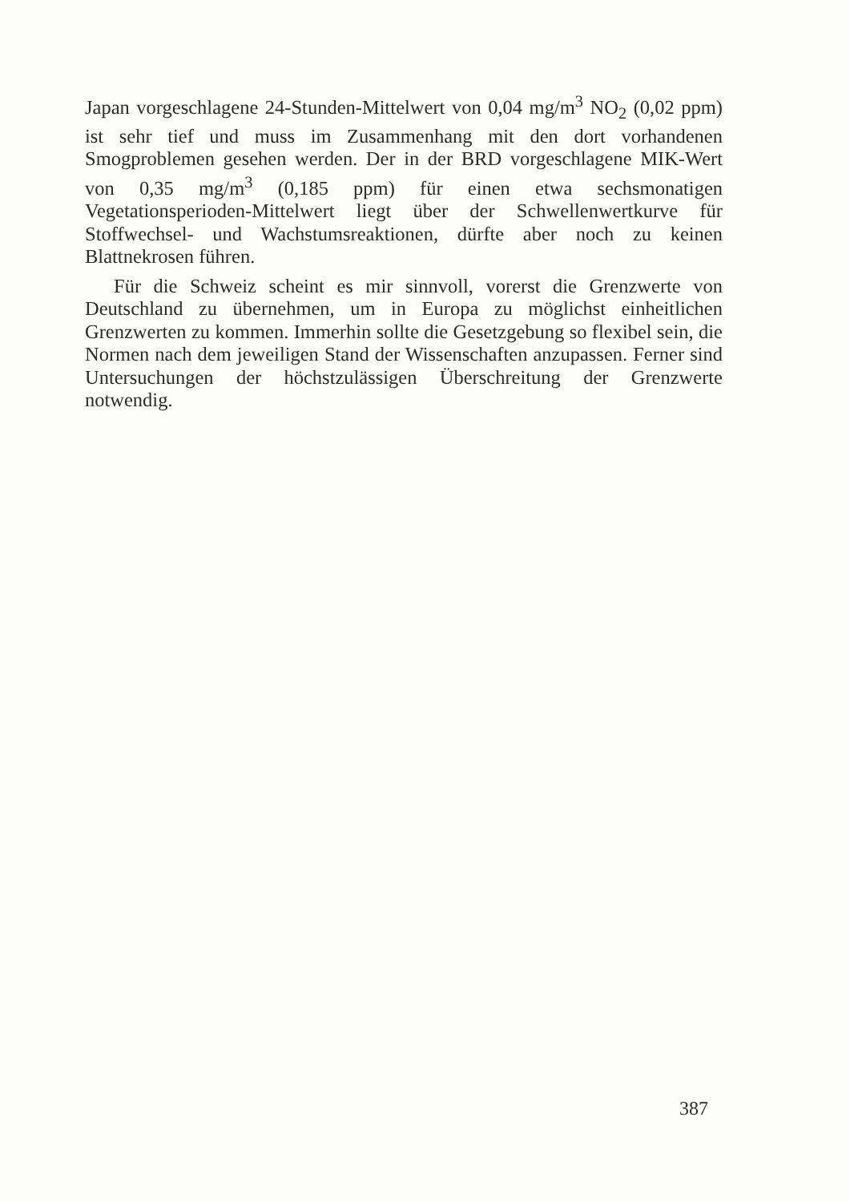Japan vorgeschlagene 24-Stunden-Mittelwert von 0,04 mg/m<sup>3</sup> NO<sub>2</sub> (0,02 ppm) ist sehr tief und muss im Zusammenhang mit den dort vorhandenen Smogproblemen gesehen werden. Der in der BRD vorgeschlagene MIK-Wert von 0,35 mg/m<sup>3</sup> (0,185 ppm) für einen etwa sechsmonatigen Vegetationsperioden-Mittelwert liegt über der Schwellenwertkurve für Stoffwechsel- und Wachstumsreaktionen, dürfte aber noch zu keinen Blattnekrosen führen.
Für die Schweiz scheint es mir sinnvoll, vorerst die Grenzwerte von Deutschland zu übernehmen, um in Europa zu möglichst einheitlichen Grenzwerten zu kommen. Immerhin sollte die Gesetzgebung so flexibel sein, die Normen nach dem jeweiligen Stand der Wissenschaften anzupassen. Ferner sind Untersuchungen der höchstzulässigen Überschreitung der Grenzwerte notwendig.
387